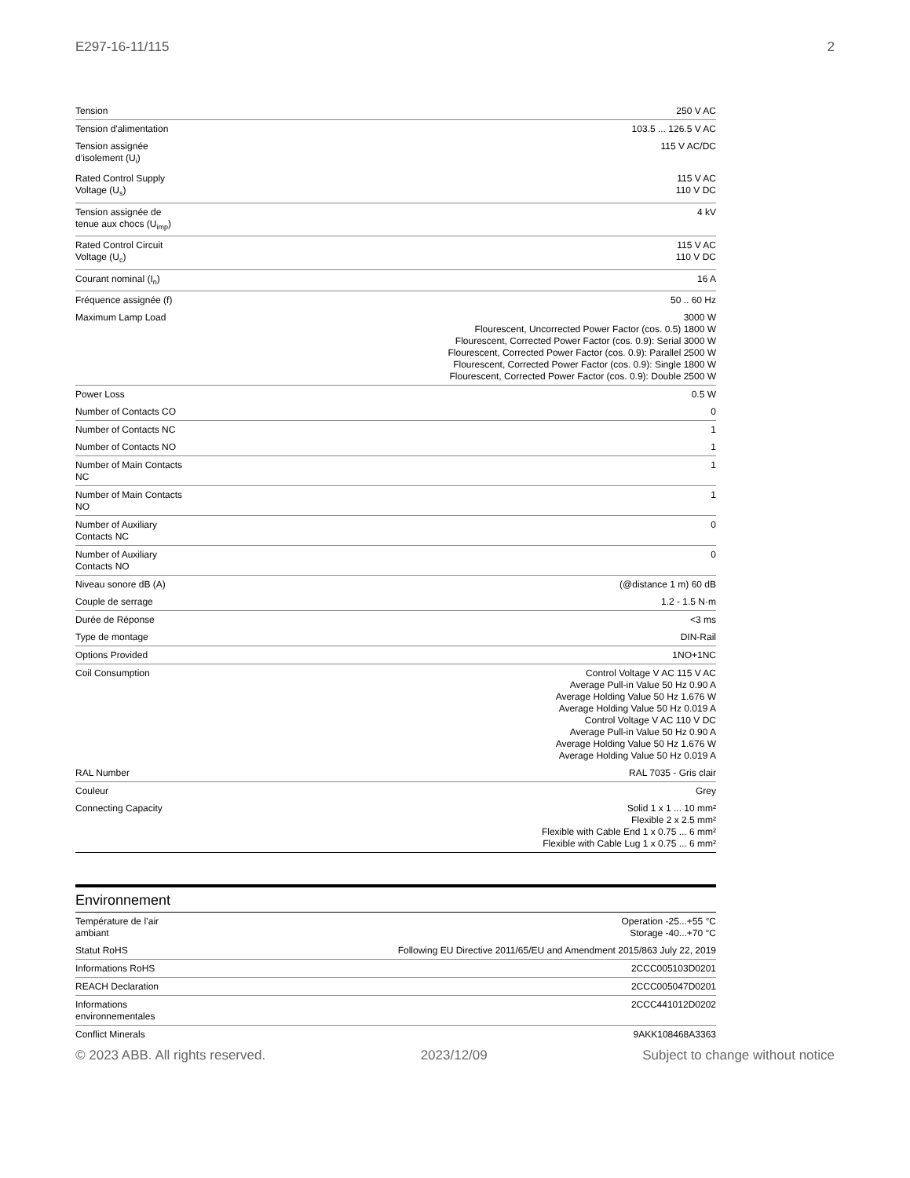E297-16-11/115 2
| Tension | 250 V AC |
| Tension d'alimentation | 103.5 ... 126.5 V AC |
| Tension assignée d’isolement (U<sub>i</sub>) | 115 V AC/DC |
| Rated Control Supply Voltage (U<sub>s</sub>) | 115 V AC 110 V DC |
| Tension assignée de tenue aux chocs (U<sub>imp</sub>) | 4 kV |
| Rated Control Circuit Voltage (U<sub>c</sub>) | 115 V AC 110 V DC |
| Courant nominal (I<sub>n</sub>) | 16 A |
| Fréquence assignée (f) | 50 .. 60 Hz |
| Maximum Lamp Load | 3000 W Flourescent, Uncorrected Power Factor (cos. 0.5) 1800 W Flourescent, Corrected Power Factor (cos. 0.9): Serial 3000 W Flourescent, Corrected Power Factor (cos. 0.9): Parallel 2500 W Flourescent, Corrected Power Factor (cos. 0.9): Single 1800 W Flourescent, Corrected Power Factor (cos. 0.9): Double 2500 W |
| Power Loss | 0.5 W |
| Number of Contacts CO | 0 |
| Number of Contacts NC | 1 |
| Number of Contacts NO | 1 |
| Number of Main Contacts NC | 1 |
| Number of Main Contacts NO | 1 |
| Number of Auxiliary Contacts NC | 0 |
| Number of Auxiliary Contacts NO | 0 |
| Niveau sonore dB (A) | (@distance 1 m) 60 dB |
| Couple de serrage | 1.2 - 1.5 N·m |
| Durée de Réponse | <3 ms |
| Type de montage | DIN-Rail |
| Options Provided | 1NO+1NC |
| Coil Consumption | Control Voltage V AC 115 V AC Average Pull-in Value 50 Hz 0.90 A Average Holding Value 50 Hz 1.676 W Average Holding Value 50 Hz 0.019 A Control Voltage V AC 110 V DC Average Pull-in Value 50 Hz 0.90 A Average Holding Value 50 Hz 1.676 W Average Holding Value 50 Hz 0.019 A |
| RAL Number | RAL 7035 - Gris clair |
| Couleur | Grey |
| Connecting Capacity | Solid 1 x 1 ... 10 mm² Flexible 2 x 2.5 mm² Flexible with Cable End 1 x 0.75 ... 6 mm² Flexible with Cable Lug 1 x 0.75 ... 6 mm² |
Environnement
| Température de l’air ambiant | Operation -25...+55 °C Storage -40...+70 °C |
| Statut RoHS | Following EU Directive 2011/65/EU and Amendment 2015/863 July 22, 2019 |
| Informations RoHS | 2CCC005103D0201 |
| REACH Declaration | 2CCC005047D0201 |
| Informations environnementales | 2CCC441012D0202 |
| Conflict Minerals | 9AKK108468A3363 |
© 2023 ABB. All rights reserved. 2023/12/09 Subject to change without notice